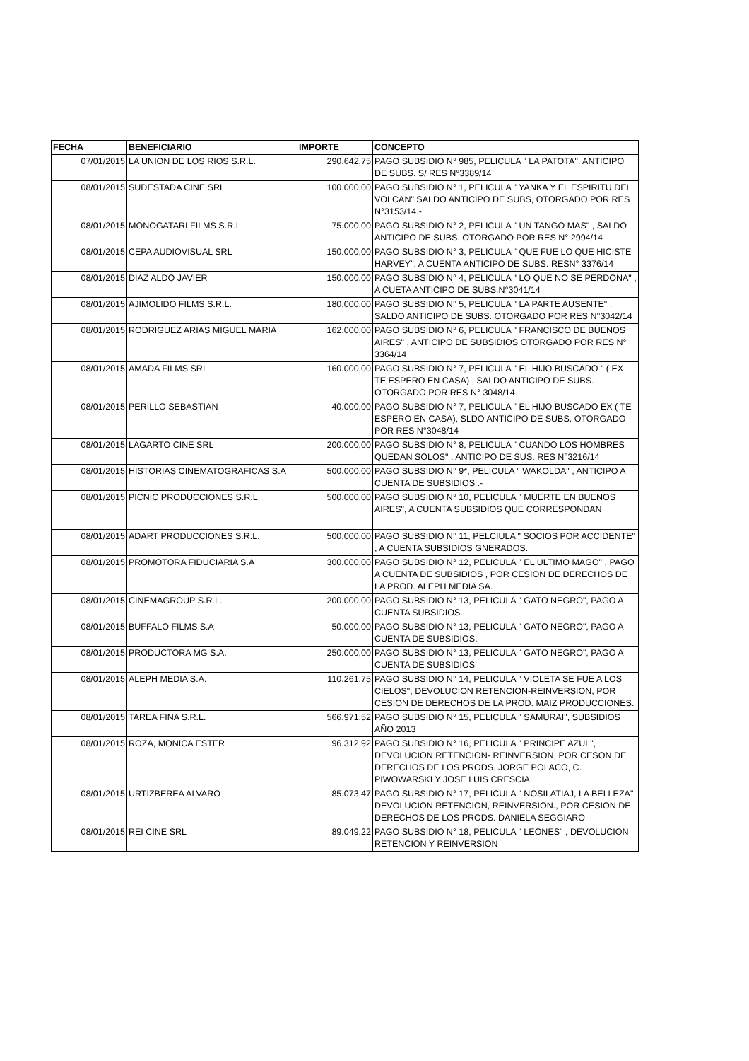| FECHA | BENEFICIARIO | IMPORTE | CONCEPTO |
| --- | --- | --- | --- |
| 07/01/2015 | LA UNION DE LOS RIOS S.R.L. | 290.642,75 | PAGO SUBSIDIO N° 985, PELICULA " LA PATOTA", ANTICIPO DE SUBS. S/ RES N°3389/14 |
| 08/01/2015 | SUDESTADA CINE SRL | 100.000,00 | PAGO SUBSIDIO N° 1, PELICULA " YANKA Y EL ESPIRITU DEL VOLCAN" SALDO ANTICIPO DE SUBS, OTORGADO POR RES N°3153/14.- |
| 08/01/2015 | MONOGATARI FILMS S.R.L. | 75.000,00 | PAGO SUBSIDIO N° 2, PELICULA " UN TANGO MAS" , SALDO ANTICIPO DE SUBS. OTORGADO POR RES N° 2994/14 |
| 08/01/2015 | CEPA AUDIOVISUAL SRL | 150.000,00 | PAGO SUBSIDIO N° 3, PELICULA " QUE FUE LO QUE HICISTE HARVEY", A CUENTA ANTICIPO DE SUBS. RESN° 3376/14 |
| 08/01/2015 | DIAZ ALDO JAVIER | 150.000,00 | PAGO SUBSIDIO N° 4, PELICULA " LO QUE NO SE PERDONA" , A CUETA ANTICIPO DE SUBS.N°3041/14 |
| 08/01/2015 | AJIMOLIDO FILMS S.R.L. | 180.000,00 | PAGO SUBSIDIO N° 5, PELICULA " LA PARTE AUSENTE" , SALDO ANTICIPO DE SUBS. OTORGADO POR RES N°3042/14 |
| 08/01/2015 | RODRIGUEZ ARIAS MIGUEL MARIA | 162.000,00 | PAGO SUBSIDIO N° 6, PELICULA " FRANCISCO DE BUENOS AIRES" , ANTICIPO DE SUBSIDIOS OTORGADO POR RES N° 3364/14 |
| 08/01/2015 | AMADA FILMS SRL | 160.000,00 | PAGO SUBSIDIO N° 7, PELICULA " EL HIJO BUSCADO " ( EX TE ESPERO EN CASA) , SALDO ANTICIPO DE SUBS. OTORGADO POR RES N° 3048/14 |
| 08/01/2015 | PERILLO SEBASTIAN | 40.000,00 | PAGO SUBSIDIO N° 7, PELICULA " EL HIJO BUSCADO EX ( TE ESPERO EN CASA), SLDO ANTICIPO DE SUBS. OTORGADO POR RES N°3048/14 |
| 08/01/2015 | LAGARTO CINE SRL | 200.000,00 | PAGO SUBSIDIO N° 8, PELICULA " CUANDO LOS HOMBRES QUEDAN SOLOS" , ANTICIPO DE SUS. RES N°3216/14 |
| 08/01/2015 | HISTORIAS CINEMATOGRAFICAS S.A | 500.000,00 | PAGO SUBSIDIO N° 9*, PELICULA " WAKOLDA" , ANTICIPO A CUENTA DE SUBSIDIOS .- |
| 08/01/2015 | PICNIC PRODUCCIONES S.R.L. | 500.000,00 | PAGO SUBSIDIO N° 10, PELICULA " MUERTE EN BUENOS AIRES", A CUENTA SUBSIDIOS QUE CORRESPONDAN |
| 08/01/2015 | ADART PRODUCCIONES S.R.L. | 500.000,00 | PAGO SUBSIDIO N° 11, PELCIULA " SOCIOS POR ACCIDENTE" , A CUENTA SUBSIDIOS GNERADOS. |
| 08/01/2015 | PROMOTORA FIDUCIARIA S.A | 300.000,00 | PAGO SUBSIDIO N° 12, PELICULA " EL ULTIMO MAGO" , PAGO A CUENTA DE SUBSIDIOS , POR CESION DE DERECHOS DE LA PROD. ALEPH MEDIA SA. |
| 08/01/2015 | CINEMAGROUP S.R.L. | 200.000,00 | PAGO SUBSIDIO N° 13, PELICULA " GATO NEGRO", PAGO A CUENTA SUBSIDIOS. |
| 08/01/2015 | BUFFALO FILMS S.A | 50.000,00 | PAGO SUBSIDIO N° 13, PELICULA " GATO NEGRO", PAGO A CUENTA DE SUBSIDIOS. |
| 08/01/2015 | PRODUCTORA MG S.A. | 250.000,00 | PAGO SUBSIDIO N° 13, PELICULA " GATO NEGRO", PAGO A CUENTA DE SUBSIDIOS |
| 08/01/2015 | ALEPH MEDIA S.A. | 110.261,75 | PAGO SUBSIDIO N° 14, PELICULA " VIOLETA SE FUE A LOS CIELOS", DEVOLUCION RETENCION-REINVERSION, POR CESION DE DERECHOS DE LA PROD. MAIZ PRODUCCIONES. |
| 08/01/2015 | TAREA FINA S.R.L. | 566.971,52 | PAGO SUBSIDIO N° 15, PELICULA " SAMURAI", SUBSIDIOS AÑO 2013 |
| 08/01/2015 | ROZA, MONICA ESTER | 96.312,92 | PAGO SUBSIDIO N° 16, PELICULA " PRINCIPE AZUL", DEVOLUCION RETENCION- REINVERSION, POR CESON DE DERECHOS DE LOS PRODS. JORGE POLACO, C. PIWOWARSKI Y JOSE LUIS CRESCIA. |
| 08/01/2015 | URTIZBEREA ALVARO | 85.073,47 | PAGO SUBSIDIO N° 17, PELICULA " NOSILATIAJ, LA BELLEZA" DEVOLUCION RETENCION, REINVERSION., POR CESION DE DERECHOS DE LOS PRODS. DANIELA SEGGIARO |
| 08/01/2015 | REI CINE SRL | 89.049,22 | PAGO SUBSIDIO N° 18, PELICULA " LEONES" , DEVOLUCION RETENCION Y REINVERSION |